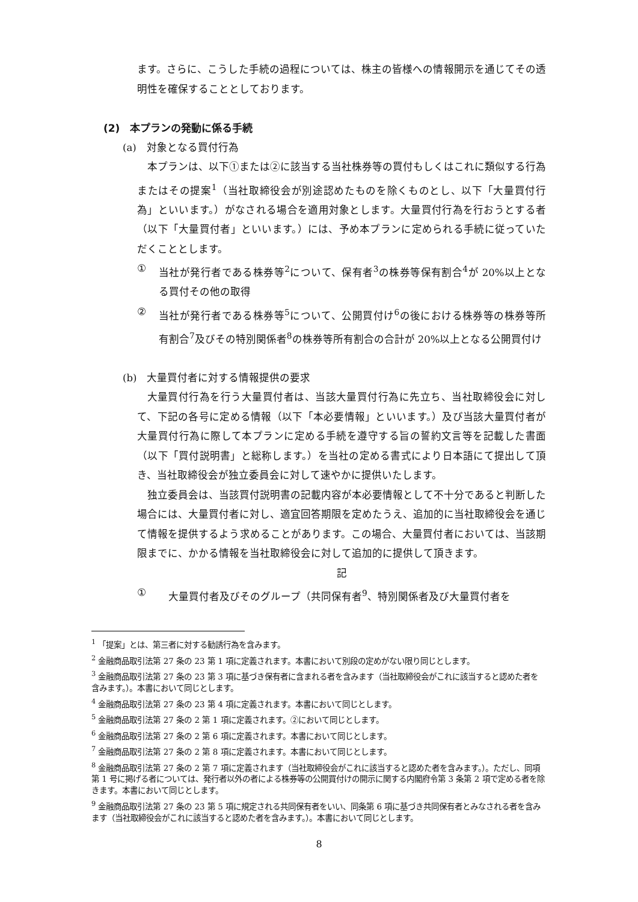ます。さらに、こうした手続の過程については、株主の皆様への情報開示を通じてその透明性を確保することとしております。
(2)　本プランの発動に係る手続
(a)　対象となる買付行為
本プランは、以下①または②に該当する当社株券等の買付もしくはこれに類似する行為またはその提案<sup>1</sup>（当社取締役会が別途認めたものを除くものとし、以下「大量買付行為」といいます。）がなされる場合を適用対象とします。大量買付行為を行おうとする者（以下「大量買付者」といいます。）には、予め本プランに定められる手続に従っていただくこととします。
① 当社が発行者である株券等<sup>2</sup>について、保有者<sup>3</sup>の株券等保有割合<sup>4</sup>が 20%以上となる買付その他の取得
② 当社が発行者である株券等<sup>5</sup>について、公開買付け<sup>6</sup>の後における株券等の株券等所有割合<sup>7</sup>及びその特別関係者<sup>8</sup>の株券等所有割合の合計が 20%以上となる公開買付け
(b)　大量買付者に対する情報提供の要求
大量買付行為を行う大量買付者は、当該大量買付行為に先立ち、当社取締役会に対して、下記の各号に定める情報（以下「本必要情報」といいます。）及び当該大量買付者が大量買付行為に際して本プランに定める手続を遵守する旨の誓約文言等を記載した書面（以下「買付説明書」と総称します。）を当社の定める書式により日本語にて提出して頂き、当社取締役会が独立委員会に対して速やかに提供いたします。
独立委員会は、当該買付説明書の記載内容が本必要情報として不十分であると判断した場合には、大量買付者に対し、適宜回答期限を定めたうえ、追加的に当社取締役会を通じて情報を提供するよう求めることがあります。この場合、大量買付者においては、当該期限までに、かかる情報を当社取締役会に対して追加的に提供して頂きます。
記
① 大量買付者及びそのグループ（共同保有者<sup>9</sup>、特別関係者及び大量買付者を
<sup>1</sup> 「提案」とは、第三者に対する勧誘行為を含みます。
<sup>2</sup> 金融商品取引法第 27 条の 23 第 1 項に定義されます。本書において別段の定めがない限り同じとします。
<sup>3</sup> 金融商品取引法第 27 条の 23 第 3 項に基づき保有者に含まれる者を含みます（当社取締役会がこれに該当すると認めた者を含みます。）。本書において同じとします。
<sup>4</sup> 金融商品取引法第 27 条の 23 第 4 項に定義されます。本書において同じとします。
<sup>5</sup> 金融商品取引法第 27 条の 2 第 1 項に定義されます。②において同じとします。
<sup>6</sup> 金融商品取引法第 27 条の 2 第 6 項に定義されます。本書において同じとします。
<sup>7</sup> 金融商品取引法第 27 条の 2 第 8 項に定義されます。本書において同じとします。
<sup>8</sup> 金融商品取引法第 27 条の 2 第 7 項に定義されます（当社取締役会がこれに該当すると認めた者を含みます。）。ただし、同項第 1 号に掲げる者については、発行者以外の者による株券等の公開買付けの開示に関する内閣府令第 3 条第 2 項で定める者を除きます。本書において同じとします。
<sup>9</sup> 金融商品取引法第 27 条の 23 第 5 項に規定される共同保有者をいい、同条第 6 項に基づき共同保有者とみなされる者を含みます（当社取締役会がこれに該当すると認めた者を含みます。）。本書において同じとします。
8